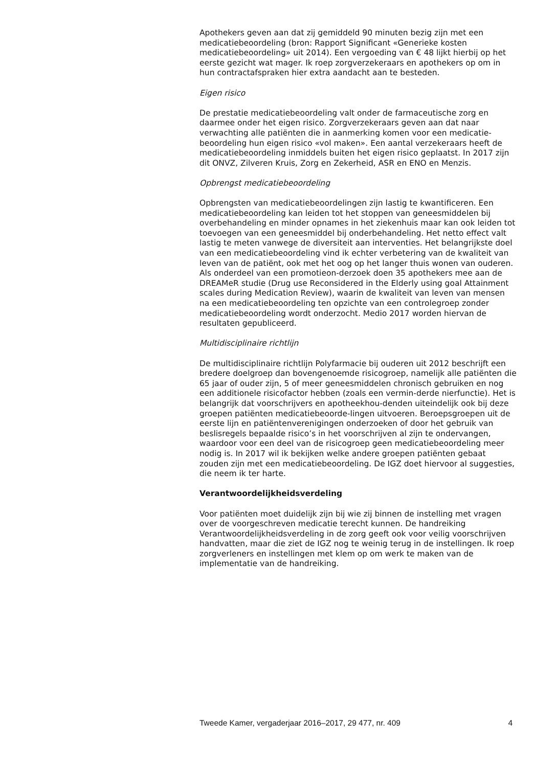Apothekers geven aan dat zij gemiddeld 90 minuten bezig zijn met een medicatiebeoordeling (bron: Rapport Significant «Generieke kosten medicatiebeoordeling» uit 2014). Een vergoeding van € 48 lijkt hierbij op het eerste gezicht wat mager. Ik roep zorgverzekeraars en apothekers op om in hun contractafspraken hier extra aandacht aan te besteden.
Eigen risico
De prestatie medicatiebeoordeling valt onder de farmaceutische zorg en daarmee onder het eigen risico. Zorgverzekeraars geven aan dat naar verwachting alle patiënten die in aanmerking komen voor een medicatie-beoordeling hun eigen risico «vol maken». Een aantal verzekeraars heeft de medicatiebeoordeling inmiddels buiten het eigen risico geplaatst. In 2017 zijn dit ONVZ, Zilveren Kruis, Zorg en Zekerheid, ASR en ENO en Menzis.
Opbrengst medicatiebeoordeling
Opbrengsten van medicatiebeoordelingen zijn lastig te kwantificeren. Een medicatiebeoordeling kan leiden tot het stoppen van geneesmiddelen bij overbehandeling en minder opnames in het ziekenhuis maar kan ook leiden tot toevoegen van een geneesmiddel bij onderbehandeling. Het netto effect valt lastig te meten vanwege de diversiteit aan interventies. Het belangrijkste doel van een medicatiebeoordeling vind ik echter verbetering van de kwaliteit van leven van de patiënt, ook met het oog op het langer thuis wonen van ouderen. Als onderdeel van een promotieon-derzoek doen 35 apothekers mee aan de DREAMeR studie (Drug use Reconsidered in the Elderly using goal Attainment scales during Medication Review), waarin de kwaliteit van leven van mensen na een medicatiebeoordeling ten opzichte van een controlegroep zonder medicatiebeoordeling wordt onderzocht. Medio 2017 worden hiervan de resultaten gepubliceerd.
Multidisciplinaire richtlijn
De multidisciplinaire richtlijn Polyfarmacie bij ouderen uit 2012 beschrijft een bredere doelgroep dan bovengenoemde risicogroep, namelijk alle patiënten die 65 jaar of ouder zijn, 5 of meer geneesmiddelen chronisch gebruiken en nog een additionele risicofactor hebben (zoals een vermin-derde nierfunctie). Het is belangrijk dat voorschrijvers en apotheekhou-denden uiteindelijk ook bij deze groepen patiënten medicatiebeoorde-lingen uitvoeren. Beroepsgroepen uit de eerste lijn en patiëntenverenigingen onderzoeken of door het gebruik van beslisregels bepaalde risico’s in het voorschrijven al zijn te ondervangen, waardoor voor een deel van de risicogroep geen medicatiebeoordeling meer nodig is. In 2017 wil ik bekijken welke andere groepen patiënten gebaat zouden zijn met een medicatiebeoordeling. De IGZ doet hiervoor al suggesties, die neem ik ter harte.
Verantwoordelijkheidsverdeling
Voor patiënten moet duidelijk zijn bij wie zij binnen de instelling met vragen over de voorgeschreven medicatie terecht kunnen. De handreiking Verantwoordelijkheidsverdeling in de zorg geeft ook voor veilig voorschrijven handvatten, maar die ziet de IGZ nog te weinig terug in de instellingen. Ik roep zorgverleners en instellingen met klem op om werk te maken van de implementatie van de handreiking.
Tweede Kamer, vergaderjaar 2016–2017, 29 477, nr. 409 4